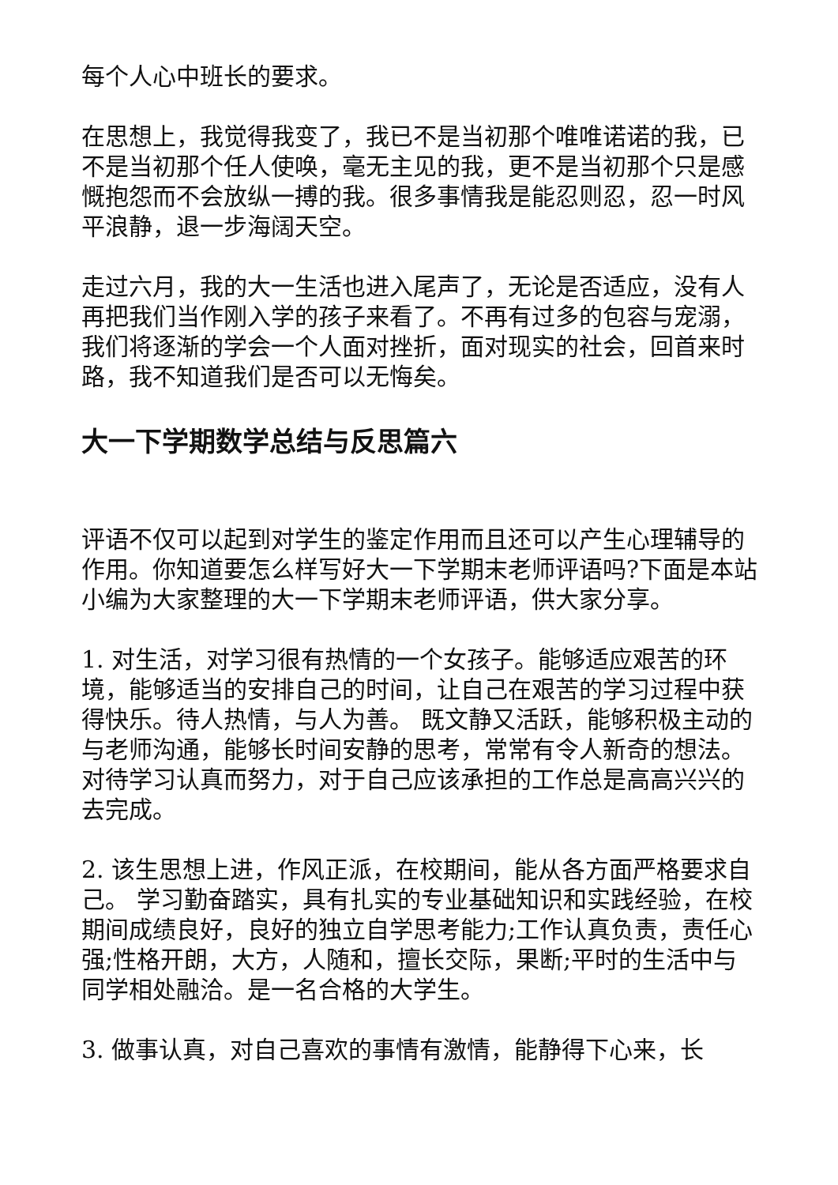每个人心中班长的要求。
在思想上，我觉得我变了，我已不是当初那个唯唯诺诺的我，已不是当初那个任人使唤，毫无主见的我，更不是当初那个只是感慨抱怨而不会放纵一搏的我。很多事情我是能忍则忍，忍一时风平浪静，退一步海阔天空。
走过六月，我的大一生活也进入尾声了，无论是否适应，没有人再把我们当作刚入学的孩子来看了。不再有过多的包容与宠溺，我们将逐渐的学会一个人面对挫折，面对现实的社会，回首来时路，我不知道我们是否可以无悔矣。
大一下学期数学总结与反思篇六
评语不仅可以起到对学生的鉴定作用而且还可以产生心理辅导的作用。你知道要怎么样写好大一下学期末老师评语吗?下面是本站小编为大家整理的大一下学期末老师评语，供大家分享。
1. 对生活，对学习很有热情的一个女孩子。能够适应艰苦的环境，能够适当的安排自己的时间，让自己在艰苦的学习过程中获得快乐。待人热情，与人为善。 既文静又活跃，能够积极主动的与老师沟通，能够长时间安静的思考，常常有令人新奇的想法。对待学习认真而努力，对于自己应该承担的工作总是高高兴兴的去完成。
2. 该生思想上进，作风正派，在校期间，能从各方面严格要求自己。 学习勤奋踏实，具有扎实的专业基础知识和实践经验，在校期间成绩良好，良好的独立自学思考能力;工作认真负责，责任心强;性格开朗，大方，人随和，擅长交际，果断;平时的生活中与同学相处融洽。是一名合格的大学生。
3. 做事认真，对自己喜欢的事情有激情，能静得下心来，长